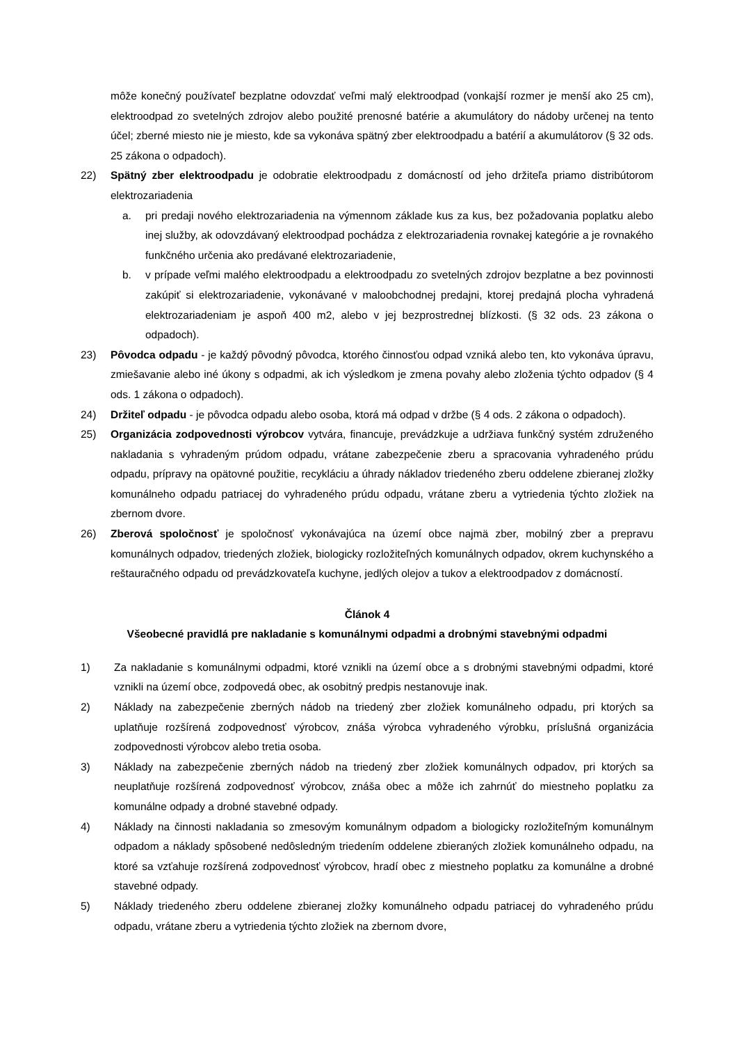môže konečný používateľ bezplatne odovzdať veľmi malý elektroodpad (vonkajší rozmer je menší ako 25 cm), elektroodpad zo svetelných zdrojov alebo použité prenosné batérie a akumulátory do nádoby určenej na tento účel; zberné miesto nie je miesto, kde sa vykonáva spätný zber elektroodpadu a batérií a akumulátorov (§ 32 ods. 25 zákona o odpadoch).
22) Spätný zber elektroodpadu je odobratie elektroodpadu z domácností od jeho držiteľa priamo distribútorom elektrozariadenia
a. pri predaji nového elektrozariadenia na výmennom základe kus za kus, bez požadovania poplatku alebo inej služby, ak odovzdávaný elektroodpad pochádza z elektrozariadenia rovnakej kategórie a je rovnakého funkčného určenia ako predávané elektrozariadenie,
b. v prípade veľmi malého elektroodpadu a elektroodpadu zo svetelných zdrojov bezplatne a bez povinnosti zakúpiť si elektrozariadenie, vykonávané v maloobchodnej predajni, ktorej predajná plocha vyhradená elektrozariadeniam je aspoň 400 m2, alebo v jej bezprostrednej blízkosti. (§ 32 ods. 23 zákona o odpadoch).
23) Pôvodca odpadu - je každý pôvodný pôvodca, ktorého činnosťou odpad vzniká alebo ten, kto vykonáva úpravu, zmiešavanie alebo iné úkony s odpadmi, ak ich výsledkom je zmena povahy alebo zloženia týchto odpadov (§ 4 ods. 1 zákona o odpadoch).
24) Držiteľ odpadu - je pôvodca odpadu alebo osoba, ktorá má odpad v držbe (§ 4 ods. 2 zákona o odpadoch).
25) Organizácia zodpovednosti výrobcov vytvára, financuje, prevádzkuje a udržiava funkčný systém združeného nakladania s vyhradeným prúdom odpadu, vrátane zabezpečenie zberu a spracovania vyhradeného prúdu odpadu, prípravy na opätovné použitie, recykláciu a úhrady nákladov triedeného zberu oddelene zbieranej zložky komunálneho odpadu patriacej do vyhradeného prúdu odpadu, vrátane zberu a vytriedenia týchto zložiek na zbernom dvore.
26) Zberová spoločnosť je spoločnosť vykonávajúca na území obce najmä zber, mobilný zber a prepravu komunálnych odpadov, triedených zložiek, biologicky rozložiteľných komunálnych odpadov, okrem kuchynského a reštauračného odpadu od prevádzkovateľa kuchyne, jedlých olejov a tukov a elektroodpadov z domácností.
Článok 4
Všeobecné pravidlá pre nakladanie s komunálnymi odpadmi a drobnými stavebnými odpadmi
1) Za nakladanie s komunálnymi odpadmi, ktoré vznikli na území obce a s drobnými stavebnými odpadmi, ktoré vznikli na území obce, zodpovedá obec, ak osobitný predpis nestanovuje inak.
2) Náklady na zabezpečenie zberných nádob na triedený zber zložiek komunálneho odpadu, pri ktorých sa uplatňuje rozšírená zodpovednosť výrobcov, znáša výrobca vyhradeného výrobku, príslušná organizácia zodpovednosti výrobcov alebo tretia osoba.
3) Náklady na zabezpečenie zberných nádob na triedený zber zložiek komunálnych odpadov, pri ktorých sa neuplatňuje rozšírená zodpovednosť výrobcov, znáša obec a môže ich zahrnúť do miestneho poplatku za komunálne odpady a drobné stavebné odpady.
4) Náklady na činnosti nakladania so zmesovým komunálnym odpadom a biologicky rozložiteľným komunálnym odpadom a náklady spôsobené nedôsledným triedením oddelene zbieraných zložiek komunálneho odpadu, na ktoré sa vzťahuje rozšírená zodpovednosť výrobcov, hradí obec z miestneho poplatku za komunálne a drobné stavebné odpady.
5) Náklady triedeného zberu oddelene zbieranej zložky komunálneho odpadu patriacej do vyhradeného prúdu odpadu, vrátane zberu a vytriedenia týchto zložiek na zbernom dvore,